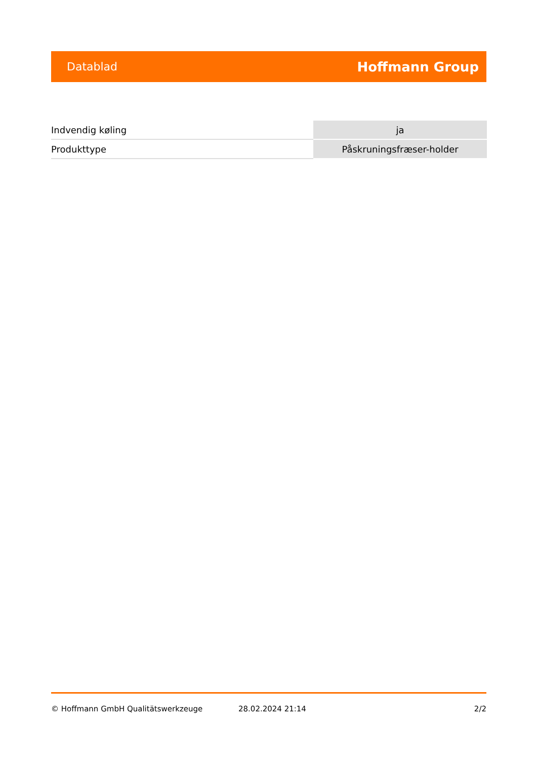Datablad Hoffmann Group
| Indvendig køling | ja |
| Produkttype | Påskruningsfræser-holder |
© Hoffmann GmbH Qualitätswerkzeuge 28.02.2024 21:14 2/2